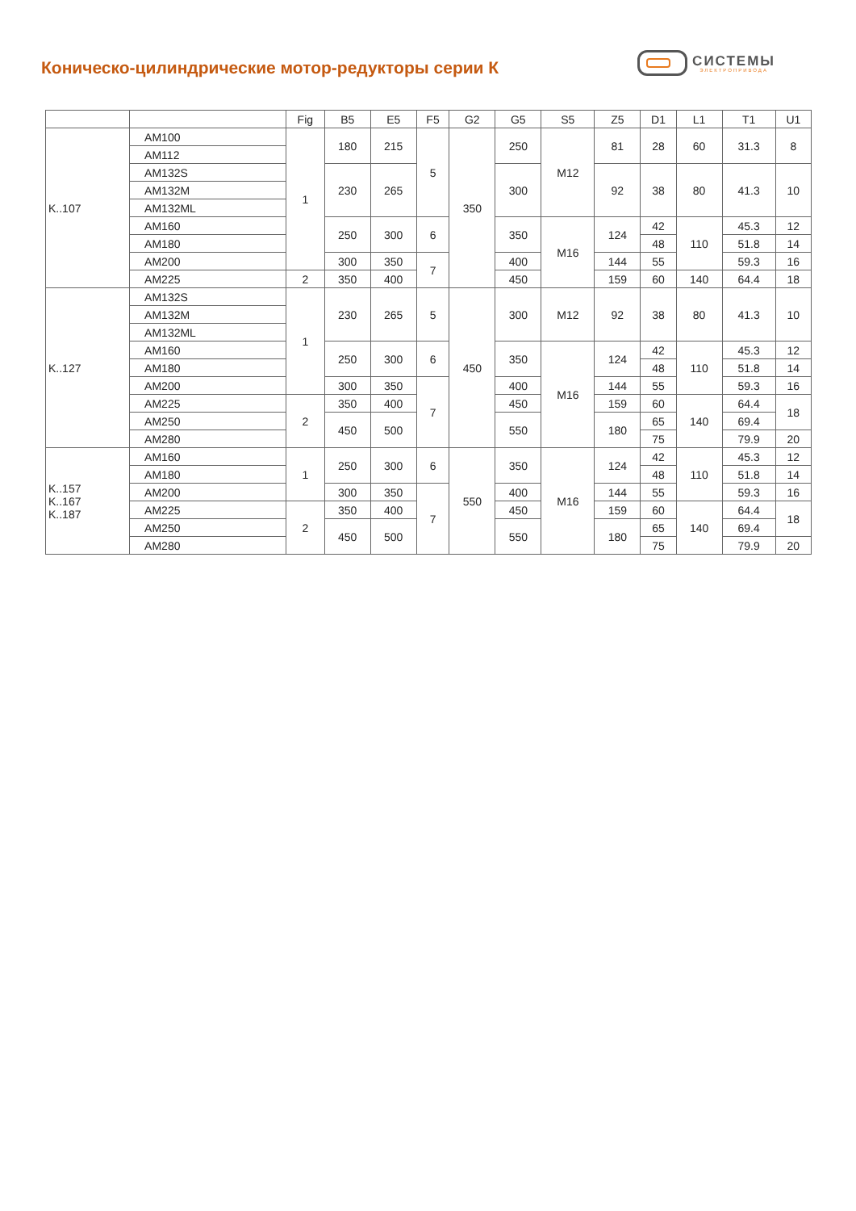Коническо-цилиндрические мотор-редукторы серии К
СИСТЕМЫ
ЭЛЕКТРОПРИВОДА
| | | Fig | B5 | E5 | F5 | G2 | G5 | S5 | Z5 | D1 | L1 | T1 | U1 |
| --- | --- | --- | --- | --- | --- | --- | --- | --- | --- | --- | --- | --- | --- |
| K..107 | AM100 | 1 | 180 | 215 | 5 | 350 | 250 | M12 | 81 | 28 | 60 | 31.3 | 8 |
| | AM112 | | | | | | | | | | | | |
| | AM132S | | 230 | 265 | | | 300 | | 92 | 38 | 80 | 41.3 | 10 |
| | AM132M | | | | | | | | | | | | |
| | AM132ML | | | | | | | | | | | | |
| | AM160 | | 250 | 300 | 6 | | 350 | M16 | 124 | 42 | 110 | 45.3 | 12 |
| | AM180 | | | | | | | | | 48 | | 51.8 | 14 |
| | AM200 | | 300 | 350 | 7 | | 400 | | 144 | 55 | | 59.3 | 16 |
| | AM225 | 2 | 350 | 400 | | | 450 | | 159 | 60 | 140 | 64.4 | 18 |
| K..127 | AM132S | 1 | 230 | 265 | 5 | 450 | 300 | M12 | 92 | 38 | 80 | 41.3 | 10 |
| | AM132M | | | | | | | | | | | | |
| | AM132ML | | | | | | | | | | | | |
| | AM160 | | 250 | 300 | 6 | | 350 | M16 | 124 | 42 | 110 | 45.3 | 12 |
| | AM180 | | | | | | | | | 48 | | 51.8 | 14 |
| | AM200 | | 300 | 350 | 7 | | 400 | | 144 | 55 | | 59.3 | 16 |
| | AM225 | 2 | 350 | 400 | | | 450 | | 159 | 60 | 140 | 64.4 | 18 |
| | AM250 | | 450 | 500 | | | 550 | | 180 | 65 | | 69.4 | |
| | AM280 | | | | | | | | | 75 | | 79.9 | 20 |
| K..157 K..167 K..187 | AM160 | 1 | 250 | 300 | 6 | 550 | 350 | M16 | 124 | 42 | 110 | 45.3 | 12 |
| | AM180 | | | | | | | | | 48 | | 51.8 | 14 |
| | AM200 | | 300 | 350 | 7 | | 400 | | 144 | 55 | | 59.3 | 16 |
| | AM225 | 2 | 350 | 400 | | | 450 | | 159 | 60 | 140 | 64.4 | 18 |
| | AM250 | | 450 | 500 | | | 550 | | 180 | 65 | | 69.4 | |
| | AM280 | | | | | | | | | 75 | | 79.9 | 20 |